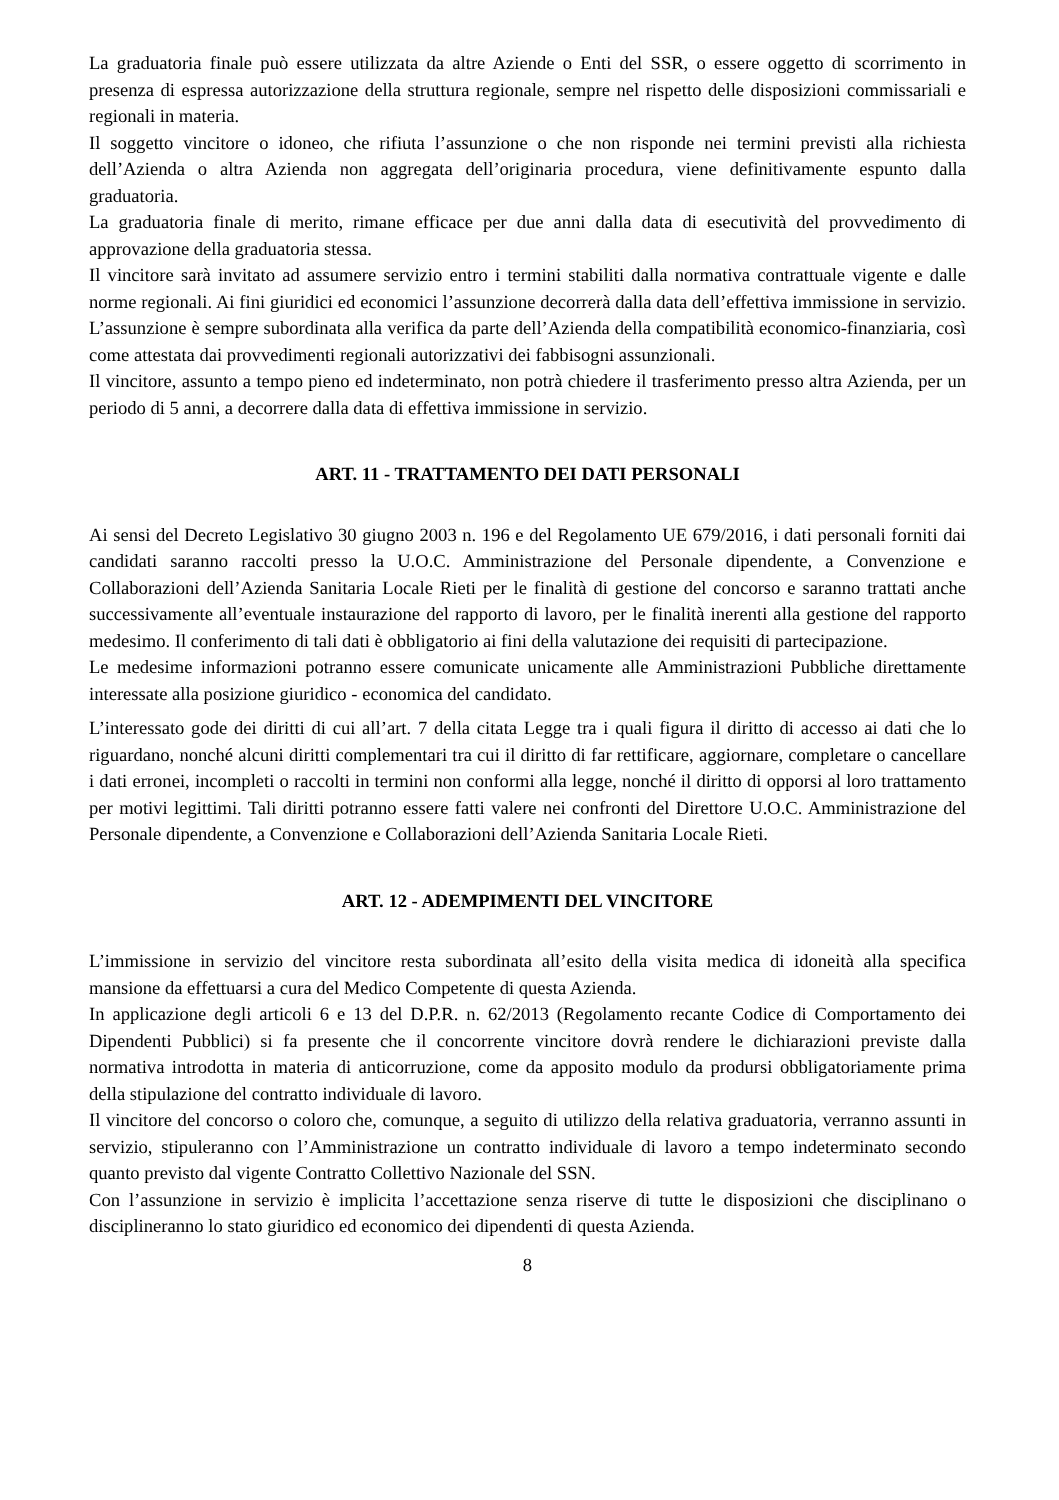La graduatoria finale può essere utilizzata da altre Aziende o Enti del SSR, o essere oggetto di scorrimento in presenza di espressa autorizzazione della struttura regionale, sempre nel rispetto delle disposizioni commissariali e regionali in materia.
Il soggetto vincitore o idoneo, che rifiuta l’assunzione o che non risponde nei termini previsti alla richiesta dell’Azienda o altra Azienda non aggregata dell’originaria procedura, viene definitivamente espunto dalla graduatoria.
La graduatoria finale di merito, rimane efficace per due anni dalla data di esecutività del provvedimento di approvazione della graduatoria stessa.
Il vincitore sarà invitato ad assumere servizio entro i termini stabiliti dalla normativa contrattuale vigente e dalle norme regionali. Ai fini giuridici ed economici l’assunzione decorrerà dalla data dell’effettiva immissione in servizio. L’assunzione è sempre subordinata alla verifica da parte dell’Azienda della compatibilità economico-finanziaria, così come attestata dai provvedimenti regionali autorizzativi dei fabbisogni assunzionali.
Il vincitore, assunto a tempo pieno ed indeterminato, non potrà chiedere il trasferimento presso altra Azienda, per un periodo di 5 anni, a decorrere dalla data di effettiva immissione in servizio.
ART. 11 - TRATTAMENTO DEI DATI PERSONALI
Ai sensi del Decreto Legislativo 30 giugno 2003 n. 196 e del Regolamento UE 679/2016, i dati personali forniti dai candidati saranno raccolti presso la U.O.C. Amministrazione del Personale dipendente, a Convenzione e Collaborazioni dell’Azienda Sanitaria Locale Rieti per le finalità di gestione del concorso e saranno trattati anche successivamente all’eventuale instaurazione del rapporto di lavoro, per le finalità inerenti alla gestione del rapporto medesimo. Il conferimento di tali dati è obbligatorio ai fini della valutazione dei requisiti di partecipazione.
Le medesime informazioni potranno essere comunicate unicamente alle Amministrazioni Pubbliche direttamente interessate alla posizione giuridico - economica del candidato.
L’interessato gode dei diritti di cui all’art. 7 della citata Legge tra i quali figura il diritto di accesso ai dati che lo riguardano, nonché alcuni diritti complementari tra cui il diritto di far rettificare, aggiornare, completare o cancellare i dati erronei, incompleti o raccolti in termini non conformi alla legge, nonché il diritto di opporsi al loro trattamento per motivi legittimi. Tali diritti potranno essere fatti valere nei confronti del Direttore U.O.C. Amministrazione del Personale dipendente, a Convenzione e Collaborazioni dell’Azienda Sanitaria Locale Rieti.
ART. 12 - ADEMPIMENTI DEL VINCITORE
L’immissione in servizio del vincitore resta subordinata all’esito della visita medica di idoneità alla specifica mansione da effettuarsi a cura del Medico Competente di questa Azienda.
In applicazione degli articoli 6 e 13 del D.P.R. n. 62/2013 (Regolamento recante Codice di Comportamento dei Dipendenti Pubblici) si fa presente che il concorrente vincitore dovrà rendere le dichiarazioni previste dalla normativa introdotta in materia di anticorruzione, come da apposito modulo da prodursi obbligatoriamente prima della stipulazione del contratto individuale di lavoro.
Il vincitore del concorso o coloro che, comunque, a seguito di utilizzo della relativa graduatoria, verranno assunti in servizio, stipuleranno con l’Amministrazione un contratto individuale di lavoro a tempo indeterminato secondo quanto previsto dal vigente Contratto Collettivo Nazionale del SSN.
Con l’assunzione in servizio è implicita l’accettazione senza riserve di tutte le disposizioni che disciplinano o disciplineranno lo stato giuridico ed economico dei dipendenti di questa Azienda.
8